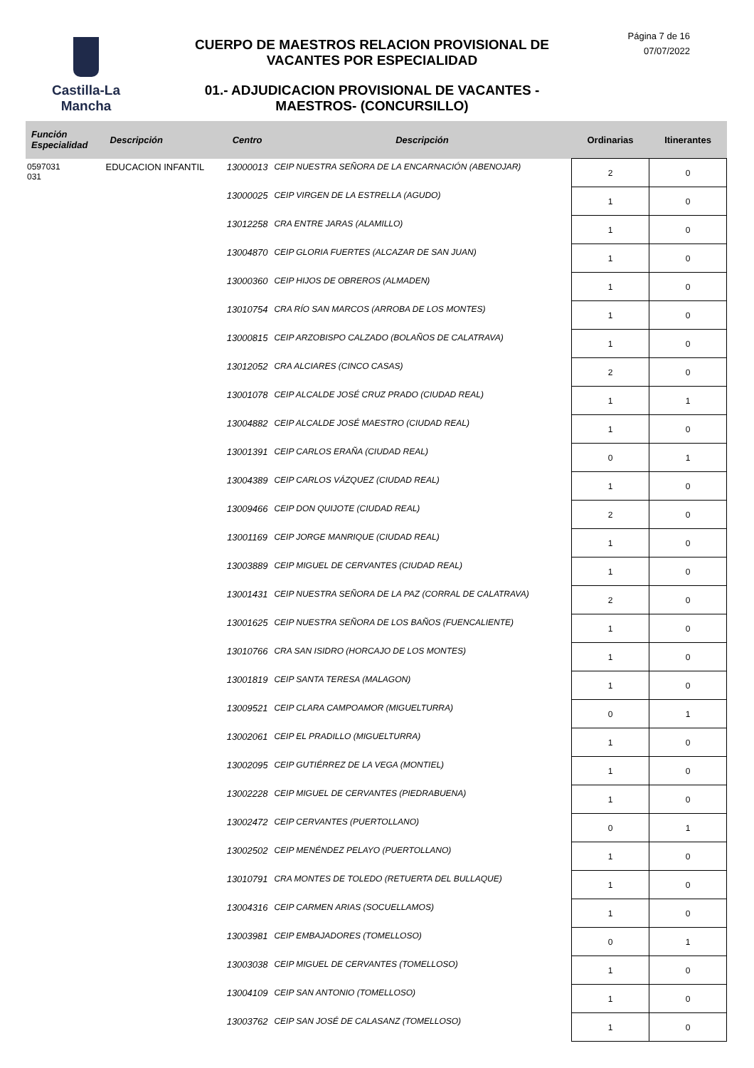Castilla-La Mancha
CUERPO DE MAESTROS RELACION PROVISIONAL DE VACANTES POR ESPECIALIDAD
01.- ADJUDICACION PROVISIONAL DE VACANTES - MAESTROS- (CONCURSILLO)
Página 7 de 16
07/07/2022
| Función Especialidad | Descripción | Centro | Descripción | Ordinarias | Itinerantes |
| --- | --- | --- | --- | --- | --- |
| 0597031 031 | EDUCACION INFANTIL | 13000013 | CEIP NUESTRA SEÑORA DE LA ENCARNACIÓN (ABENOJAR) | 2 | 0 |
| | | 13000025 | CEIP VIRGEN DE LA ESTRELLA (AGUDO) | 1 | 0 |
| | | 13012258 | CRA ENTRE JARAS (ALAMILLO) | 1 | 0 |
| | | 13004870 | CEIP GLORIA FUERTES (ALCAZAR DE SAN JUAN) | 1 | 0 |
| | | 13000360 | CEIP HIJOS DE OBREROS (ALMADEN) | 1 | 0 |
| | | 13010754 | CRA RÍO SAN MARCOS (ARROBA DE LOS MONTES) | 1 | 0 |
| | | 13000815 | CEIP ARZOBISPO CALZADO (BOLAÑOS DE CALATRAVA) | 1 | 0 |
| | | 13012052 | CRA ALCIARES (CINCO CASAS) | 2 | 0 |
| | | 13001078 | CEIP ALCALDE JOSÉ CRUZ PRADO (CIUDAD REAL) | 1 | 1 |
| | | 13004882 | CEIP ALCALDE JOSÉ MAESTRO (CIUDAD REAL) | 1 | 0 |
| | | 13001391 | CEIP CARLOS ERAÑA (CIUDAD REAL) | 0 | 1 |
| | | 13004389 | CEIP CARLOS VÁZQUEZ (CIUDAD REAL) | 1 | 0 |
| | | 13009466 | CEIP DON QUIJOTE (CIUDAD REAL) | 2 | 0 |
| | | 13001169 | CEIP JORGE MANRIQUE (CIUDAD REAL) | 1 | 0 |
| | | 13003889 | CEIP MIGUEL DE CERVANTES (CIUDAD REAL) | 1 | 0 |
| | | 13001431 | CEIP NUESTRA SEÑORA DE LA PAZ (CORRAL DE CALATRAVA) | 2 | 0 |
| | | 13001625 | CEIP NUESTRA SEÑORA DE LOS BAÑOS (FUENCALIENTE) | 1 | 0 |
| | | 13010766 | CRA SAN ISIDRO (HORCAJO DE LOS MONTES) | 1 | 0 |
| | | 13001819 | CEIP SANTA TERESA (MALAGON) | 1 | 0 |
| | | 13009521 | CEIP CLARA CAMPOAMOR (MIGUELTURRA) | 0 | 1 |
| | | 13002061 | CEIP EL PRADILLO (MIGUELTURRA) | 1 | 0 |
| | | 13002095 | CEIP GUTIÉRREZ DE LA VEGA (MONTIEL) | 1 | 0 |
| | | 13002228 | CEIP MIGUEL DE CERVANTES (PIEDRABUENA) | 1 | 0 |
| | | 13002472 | CEIP CERVANTES (PUERTOLLANO) | 0 | 1 |
| | | 13002502 | CEIP MENÉNDEZ PELAYO (PUERTOLLANO) | 1 | 0 |
| | | 13010791 | CRA MONTES DE TOLEDO (RETUERTA DEL BULLAQUE) | 1 | 0 |
| | | 13004316 | CEIP CARMEN ARIAS (SOCUELLAMOS) | 1 | 0 |
| | | 13003981 | CEIP EMBAJADORES (TOMELLOSO) | 0 | 1 |
| | | 13003038 | CEIP MIGUEL DE CERVANTES (TOMELLOSO) | 1 | 0 |
| | | 13004109 | CEIP SAN ANTONIO (TOMELLOSO) | 1 | 0 |
| | | 13003762 | CEIP SAN JOSÉ DE CALASANZ (TOMELLOSO) | 1 | 0 |